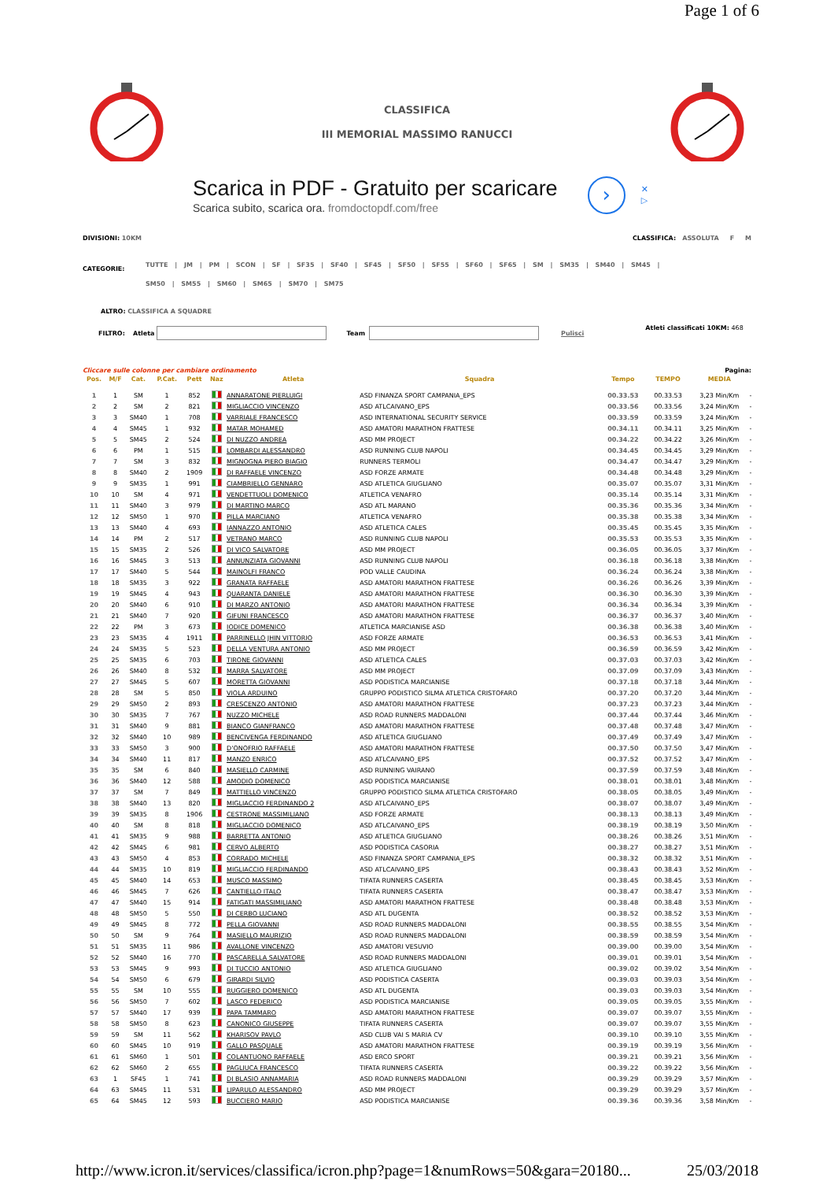Page 1 of 6
CLASSIFICA
III MEMORIAL MASSIMO RANUCCI
Scarica in PDF - Gratuito per scaricare
Scarica subito, scarica ora. fromdoctopdf.com/free
›
✕
▷
DIVISIONI: 10KM CLASSIFICA: ASSOLUTA F M
CATEGORIE:
TUTTE | JM | PM | SCON | SF | SF35 | SF40 | SF45 | SF50 | SF55 | SF60 | SF65 | SM | SM35 | SM40 | SM45 |
SM50 | SM55 | SM60 | SM65 | SM70 | SM75
ALTRO: CLASSIFICA A SQUADRE
FILTRO: Atleta Team Pulisci Atleti classificati 10KM: 468
Cliccare sulle colonne per cambiare ordinamento Pagina:
| Pos. | M/F | Cat. | P.Cat. | Pett | Naz | Atleta | Squadra | Tempo | TEMPO | MEDIA | |
| --- | --- | --- | --- | --- | --- | --- | --- | --- | --- | --- | --- |
| 1 | 1 | SM | 1 | 852 | | ANNARATONE PIERLUIGI | ASD FINANZA SPORT CAMPANIA_EPS | 00.33.53 | 00.33.53 | 3,23 Min/Km | - |
| 2 | 2 | SM | 2 | 821 | | MIGLIACCIO VINCENZO | ASD ATLCAIVANO_EPS | 00.33.56 | 00.33.56 | 3,24 Min/Km | - |
| 3 | 3 | SM40 | 1 | 708 | | VARRIALE FRANCESCO | ASD INTERNATIONAL SECURITY SERVICE | 00.33.59 | 00.33.59 | 3,24 Min/Km | - |
| 4 | 4 | SM45 | 1 | 932 | | MATAR MOHAMED | ASD AMATORI MARATHON FRATTESE | 00.34.11 | 00.34.11 | 3,25 Min/Km | - |
| 5 | 5 | SM45 | 2 | 524 | | DI NUZZO ANDREA | ASD MM PROJECT | 00.34.22 | 00.34.22 | 3,26 Min/Km | - |
| 6 | 6 | PM | 1 | 515 | | LOMBARDI ALESSANDRO | ASD RUNNING CLUB NAPOLI | 00.34.45 | 00.34.45 | 3,29 Min/Km | - |
| 7 | 7 | SM | 3 | 832 | | MIGNOGNA PIERO BIAGIO | RUNNERS TERMOLI | 00.34.47 | 00.34.47 | 3,29 Min/Km | - |
| 8 | 8 | SM40 | 2 | 1909 | | DI RAFFAELE VINCENZO | ASD FORZE ARMATE | 00.34.48 | 00.34.48 | 3,29 Min/Km | - |
| 9 | 9 | SM35 | 1 | 991 | | CIAMBRIELLO GENNARO | ASD ATLETICA GIUGLIANO | 00.35.07 | 00.35.07 | 3,31 Min/Km | - |
| 10 | 10 | SM | 4 | 971 | | VENDETTUOLI DOMENICO | ATLETICA VENAFRO | 00.35.14 | 00.35.14 | 3,31 Min/Km | - |
| 11 | 11 | SM40 | 3 | 979 | | DI MARTINO MARCO | ASD ATL MARANO | 00.35.36 | 00.35.36 | 3,34 Min/Km | - |
| 12 | 12 | SM50 | 1 | 970 | | PILLA MARCIANO | ATLETICA VENAFRO | 00.35.38 | 00.35.38 | 3,34 Min/Km | - |
| 13 | 13 | SM40 | 4 | 693 | | IANNAZZO ANTONIO | ASD ATLETICA CALES | 00.35.45 | 00.35.45 | 3,35 Min/Km | - |
| 14 | 14 | PM | 2 | 517 | | VETRANO MARCO | ASD RUNNING CLUB NAPOLI | 00.35.53 | 00.35.53 | 3,35 Min/Km | - |
| 15 | 15 | SM35 | 2 | 526 | | DI VICO SALVATORE | ASD MM PROJECT | 00.36.05 | 00.36.05 | 3,37 Min/Km | - |
| 16 | 16 | SM45 | 3 | 513 | | ANNUNZIATA GIOVANNI | ASD RUNNING CLUB NAPOLI | 00.36.18 | 00.36.18 | 3,38 Min/Km | - |
| 17 | 17 | SM40 | 5 | 544 | | MAINOLFI FRANCO | POD VALLE CAUDINA | 00.36.24 | 00.36.24 | 3,38 Min/Km | - |
| 18 | 18 | SM35 | 3 | 922 | | GRANATA RAFFAELE | ASD AMATORI MARATHON FRATTESE | 00.36.26 | 00.36.26 | 3,39 Min/Km | - |
| 19 | 19 | SM45 | 4 | 943 | | QUARANTA DANIELE | ASD AMATORI MARATHON FRATTESE | 00.36.30 | 00.36.30 | 3,39 Min/Km | - |
| 20 | 20 | SM40 | 6 | 910 | | DI MARZO ANTONIO | ASD AMATORI MARATHON FRATTESE | 00.36.34 | 00.36.34 | 3,39 Min/Km | - |
| 21 | 21 | SM40 | 7 | 920 | | GIFUNI FRANCESCO | ASD AMATORI MARATHON FRATTESE | 00.36.37 | 00.36.37 | 3,40 Min/Km | - |
| 22 | 22 | PM | 3 | 673 | | IODICE DOMENICO | ATLETICA MARCIANISE ASD | 00.36.38 | 00.36.38 | 3,40 Min/Km | - |
| 23 | 23 | SM35 | 4 | 1911 | | PARRINELLO JHIN VITTORIO | ASD FORZE ARMATE | 00.36.53 | 00.36.53 | 3,41 Min/Km | - |
| 24 | 24 | SM35 | 5 | 523 | | DELLA VENTURA ANTONIO | ASD MM PROJECT | 00.36.59 | 00.36.59 | 3,42 Min/Km | - |
| 25 | 25 | SM35 | 6 | 703 | | TIRONE GIOVANNI | ASD ATLETICA CALES | 00.37.03 | 00.37.03 | 3,42 Min/Km | - |
| 26 | 26 | SM40 | 8 | 532 | | MARRA SALVATORE | ASD MM PROJECT | 00.37.09 | 00.37.09 | 3,43 Min/Km | - |
| 27 | 27 | SM45 | 5 | 607 | | MORETTA GIOVANNI | ASD PODISTICA MARCIANISE | 00.37.18 | 00.37.18 | 3,44 Min/Km | - |
| 28 | 28 | SM | 5 | 850 | | VIOLA ARDUINO | GRUPPO PODISTICO SILMA ATLETICA CRISTOFARO | 00.37.20 | 00.37.20 | 3,44 Min/Km | - |
| 29 | 29 | SM50 | 2 | 893 | | CRESCENZO ANTONIO | ASD AMATORI MARATHON FRATTESE | 00.37.23 | 00.37.23 | 3,44 Min/Km | - |
| 30 | 30 | SM35 | 7 | 767 | | NUZZO MICHELE | ASD ROAD RUNNERS MADDALONI | 00.37.44 | 00.37.44 | 3,46 Min/Km | - |
| 31 | 31 | SM40 | 9 | 881 | | BIANCO GIANFRANCO | ASD AMATORI MARATHON FRATTESE | 00.37.48 | 00.37.48 | 3,47 Min/Km | - |
| 32 | 32 | SM40 | 10 | 989 | | BENCIVENGA FERDINANDO | ASD ATLETICA GIUGLIANO | 00.37.49 | 00.37.49 | 3,47 Min/Km | - |
| 33 | 33 | SM50 | 3 | 900 | | D'ONOFRIO RAFFAELE | ASD AMATORI MARATHON FRATTESE | 00.37.50 | 00.37.50 | 3,47 Min/Km | - |
| 34 | 34 | SM40 | 11 | 817 | | MANZO ENRICO | ASD ATLCAIVANO_EPS | 00.37.52 | 00.37.52 | 3,47 Min/Km | - |
| 35 | 35 | SM | 6 | 840 | | MASIELLO CARMINE | ASD RUNNING VAIRANO | 00.37.59 | 00.37.59 | 3,48 Min/Km | - |
| 36 | 36 | SM40 | 12 | 588 | | AMODIO DOMENICO | ASD PODISTICA MARCIANISE | 00.38.01 | 00.38.01 | 3,48 Min/Km | - |
| 37 | 37 | SM | 7 | 849 | | MATTIELLO VINCENZO | GRUPPO PODISTICO SILMA ATLETICA CRISTOFARO | 00.38.05 | 00.38.05 | 3,49 Min/Km | - |
| 38 | 38 | SM40 | 13 | 820 | | MIGLIACCIO FERDINANDO 2 | ASD ATLCAIVANO_EPS | 00.38.07 | 00.38.07 | 3,49 Min/Km | - |
| 39 | 39 | SM35 | 8 | 1906 | | CESTRONE MASSIMILIANO | ASD FORZE ARMATE | 00.38.13 | 00.38.13 | 3,49 Min/Km | - |
| 40 | 40 | SM | 8 | 818 | | MIGLIACCIO DOMENICO | ASD ATLCAIVANO_EPS | 00.38.19 | 00.38.19 | 3,50 Min/Km | - |
| 41 | 41 | SM35 | 9 | 988 | | BARRETTA ANTONIO | ASD ATLETICA GIUGLIANO | 00.38.26 | 00.38.26 | 3,51 Min/Km | - |
| 42 | 42 | SM45 | 6 | 981 | | CERVO ALBERTO | ASD PODISTICA CASORIA | 00.38.27 | 00.38.27 | 3,51 Min/Km | - |
| 43 | 43 | SM50 | 4 | 853 | | CORRADO MICHELE | ASD FINANZA SPORT CAMPANIA_EPS | 00.38.32 | 00.38.32 | 3,51 Min/Km | - |
| 44 | 44 | SM35 | 10 | 819 | | MIGLIACCIO FERDINANDO | ASD ATLCAIVANO_EPS | 00.38.43 | 00.38.43 | 3,52 Min/Km | - |
| 45 | 45 | SM40 | 14 | 653 | | MUSCO MASSIMO | TIFATA RUNNERS CASERTA | 00.38.45 | 00.38.45 | 3,53 Min/Km | - |
| 46 | 46 | SM45 | 7 | 626 | | CANTIELLO ITALO | TIFATA RUNNERS CASERTA | 00.38.47 | 00.38.47 | 3,53 Min/Km | - |
| 47 | 47 | SM40 | 15 | 914 | | FATIGATI MASSIMILIANO | ASD AMATORI MARATHON FRATTESE | 00.38.48 | 00.38.48 | 3,53 Min/Km | - |
| 48 | 48 | SM50 | 5 | 550 | | DI CERBO LUCIANO | ASD ATL DUGENTA | 00.38.52 | 00.38.52 | 3,53 Min/Km | - |
| 49 | 49 | SM45 | 8 | 772 | | PELLA GIOVANNI | ASD ROAD RUNNERS MADDALONI | 00.38.55 | 00.38.55 | 3,54 Min/Km | - |
| 50 | 50 | SM | 9 | 764 | | MASIELLO MAURIZIO | ASD ROAD RUNNERS MADDALONI | 00.38.59 | 00.38.59 | 3,54 Min/Km | - |
| 51 | 51 | SM35 | 11 | 986 | | AVALLONE VINCENZO | ASD AMATORI VESUVIO | 00.39.00 | 00.39.00 | 3,54 Min/Km | - |
| 52 | 52 | SM40 | 16 | 770 | | PASCARELLA SALVATORE | ASD ROAD RUNNERS MADDALONI | 00.39.01 | 00.39.01 | 3,54 Min/Km | - |
| 53 | 53 | SM45 | 9 | 993 | | DI TUCCIO ANTONIO | ASD ATLETICA GIUGLIANO | 00.39.02 | 00.39.02 | 3,54 Min/Km | - |
| 54 | 54 | SM50 | 6 | 679 | | GIRARDI SILVIO | ASD PODISTICA CASERTA | 00.39.03 | 00.39.03 | 3,54 Min/Km | - |
| 55 | 55 | SM | 10 | 555 | | RUGGIERO DOMENICO | ASD ATL DUGENTA | 00.39.03 | 00.39.03 | 3,54 Min/Km | - |
| 56 | 56 | SM50 | 7 | 602 | | LASCO FEDERICO | ASD PODISTICA MARCIANISE | 00.39.05 | 00.39.05 | 3,55 Min/Km | - |
| 57 | 57 | SM40 | 17 | 939 | | PAPA TAMMARO | ASD AMATORI MARATHON FRATTESE | 00.39.07 | 00.39.07 | 3,55 Min/Km | - |
| 58 | 58 | SM50 | 8 | 623 | | CANONICO GIUSEPPE | TIFATA RUNNERS CASERTA | 00.39.07 | 00.39.07 | 3,55 Min/Km | - |
| 59 | 59 | SM | 11 | 562 | | KHARISOV PAVLO | ASD CLUB VAI S MARIA CV | 00.39.10 | 00.39.10 | 3,55 Min/Km | - |
| 60 | 60 | SM45 | 10 | 919 | | GALLO PASQUALE | ASD AMATORI MARATHON FRATTESE | 00.39.19 | 00.39.19 | 3,56 Min/Km | - |
| 61 | 61 | SM60 | 1 | 501 | | COLANTUONO RAFFAELE | ASD ERCO SPORT | 00.39.21 | 00.39.21 | 3,56 Min/Km | - |
| 62 | 62 | SM60 | 2 | 655 | | PAGLIUCA FRANCESCO | TIFATA RUNNERS CASERTA | 00.39.22 | 00.39.22 | 3,56 Min/Km | - |
| 63 | 1 | SF45 | 1 | 741 | | DI BLASIO ANNAMARIA | ASD ROAD RUNNERS MADDALONI | 00.39.29 | 00.39.29 | 3,57 Min/Km | - |
| 64 | 63 | SM45 | 11 | 531 | | LIPARULO ALESSANDRO | ASD MM PROJECT | 00.39.29 | 00.39.29 | 3,57 Min/Km | - |
| 65 | 64 | SM45 | 12 | 593 | | BUCCIERO MARIO | ASD PODISTICA MARCIANISE | 00.39.36 | 00.39.36 | 3,58 Min/Km | - |
http://www.icron.it/services/classifica/icron.php?page=1&numRows=50&gara=20180... 25/03/2018